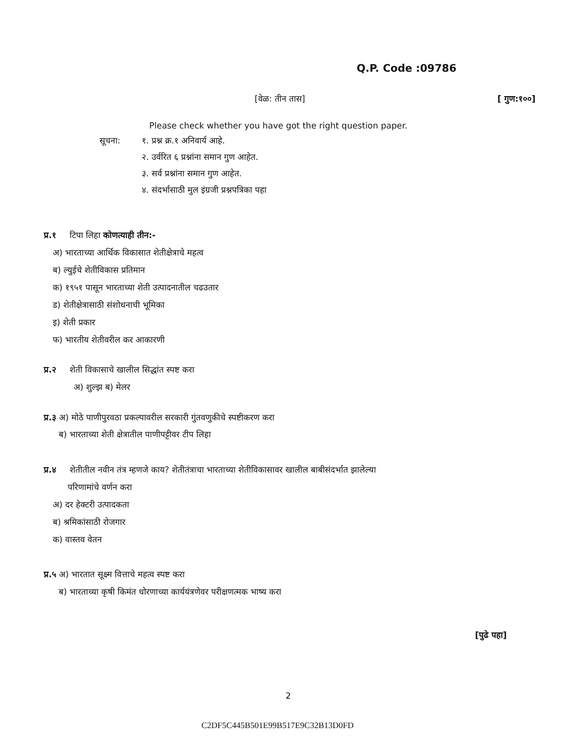Q.P. Code :09786
[वेळ: तीन तास] [ गुण:१००]
Please check whether you have got the right question paper.
सूचना: १. प्रश्न क्र.१ अनिवार्य आहे.
२. उर्वरित ६ प्रश्नांना समान गुण आहेत.
३. सर्व प्रश्नांना समान गुण आहेत.
४. संदर्भासाठी मुल इंग्रजी प्रश्नपत्रिका पहा
प्र.१ टिपा लिहा कोणत्याही तीन:-
अ) भारताच्या आर्थिक विकासात शेतीक्षेत्राचे महत्व
ब) ल्युईचे शेतीविकास प्रतिमान
क) १९५१ पासून भारताच्या शेती उत्पादनातील चढउतार
ड) शेतीक्षेत्रासाठी संशोधनाची भूमिका
इ) शेती प्रकार
फ) भारतीय शेतीवरील कर आकारणी
प्र.२ शेती विकासाचे खालील सिद्धांत स्पष्ट करा
अ) शुल्झ ब) मेलर
प्र.३ अ) मोठे पाणीपुरवठा प्रकल्पावरील सरकारी गुंतवणुकीचे स्पष्टीकरण करा
ब) भारताच्या शेती क्षेत्रातील पाणीपट्टीवर टीप लिहा
प्र.४ शेतीतील नवीन तंत्र म्हणजे काय? शेतीतंत्राचा भारताच्या शेतीविकासावर खालील बाबीसंदर्भात झालेल्या
परिणामांचे वर्णन करा
अ) दर हेक्टरी उत्पादकता
ब) श्रमिकांसाठी रोजगार
क) वास्तव वेतन
प्र.५ अ) भारतात सूक्ष्म वित्ताचे महत्व स्पष्ट करा
ब) भारताच्या कृषी किमंत धोरणाच्या कार्ययंत्रणेवर परीक्षणत्मक भाष्य करा
[पुढे पहा]
2
C2DF5C445B501E99B517E9C32B13D0FD